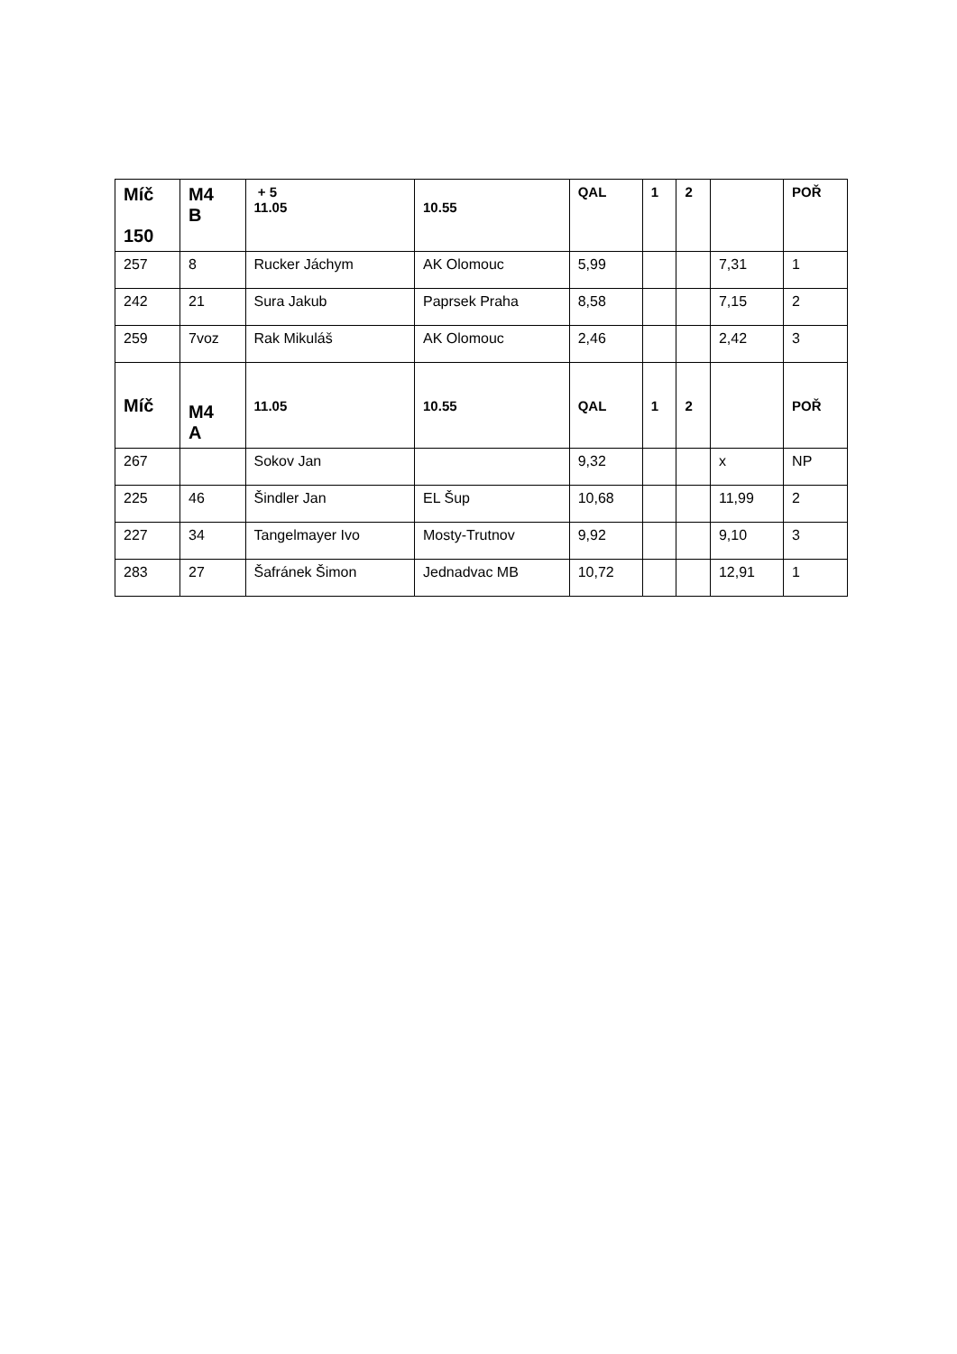| Míč 150 | M4 B | + 5 11.05 | 10.55 | QAL | 1 | 2 | | POŘ |
| --- | --- | --- | --- | --- | --- | --- | --- | --- |
| 257 | 8 | Rucker Jáchym | AK Olomouc | 5,99 | | | 7,31 | 1 |
| 242 | 21 | Sura Jakub | Paprsek Praha | 8,58 | | | 7,15 | 2 |
| 259 | 7voz | Rak Mikuláš | AK Olomouc | 2,46 | | | 2,42 | 3 |
| Míč | M4 A | 11.05 | 10.55 | QAL | 1 | 2 | | POŘ |
| 267 | | Sokov Jan | | 9,32 | | | x | NP |
| 225 | 46 | Šindler Jan | EL Šup | 10,68 | | | 11,99 | 2 |
| 227 | 34 | Tangelmayer Ivo | Mosty-Trutnov | 9,92 | | | 9,10 | 3 |
| 283 | 27 | Šafránek Šimon | Jednadvac MB | 10,72 | | | 12,91 | 1 |